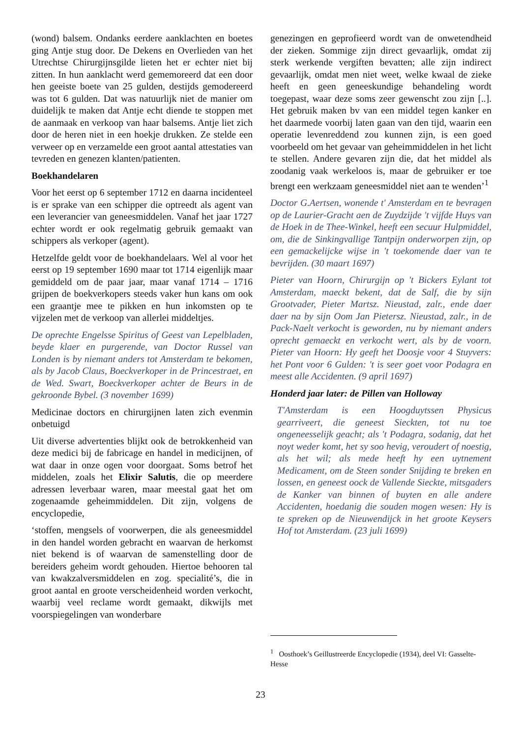(wond) balsem. Ondanks eerdere aanklachten en boetes ging Antje stug door. De Dekens en Overlieden van het Utrechtse Chirurgijnsgilde lieten het er echter niet bij zitten. In hun aanklacht werd gememoreerd dat een door hen geeiste boete van 25 gulden, destijds gemodereerd was tot 6 gulden. Dat was natuurlijk niet de manier om duidelijk te maken dat Antje echt diende te stoppen met de aanmaak en verkoop van haar balsems. Antje liet zich door de heren niet in een hoekje drukken. Ze stelde een verweer op en verzamelde een groot aantal attestaties van tevreden en genezen klanten/patienten.
Boekhandelaren
Voor het eerst op 6 september 1712 en daarna incidenteel is er sprake van een schipper die optreedt als agent van een leverancier van geneesmiddelen. Vanaf het jaar 1727 echter wordt er ook regelmatig gebruik gemaakt van schippers als verkoper (agent).
Hetzelfde geldt voor de boekhandelaars. Wel al voor het eerst op 19 september 1690 maar tot 1714 eigenlijk maar gemiddeld om de paar jaar, maar vanaf 1714 – 1716 grijpen de boekverkopers steeds vaker hun kans om ook een graantje mee te pikken en hun inkomsten op te vijzelen met de verkoop van allerlei middeltjes.
De oprechte Engelsse Spiritus of Geest van Lepelbladen, beyde klaer en purgerende, van Doctor Russel van Londen is by niemant anders tot Amsterdam te bekomen, als by Jacob Claus, Boeckverkoper in de Princestraet, en de Wed. Swart, Boeckverkoper achter de Beurs in de gekroonde Bybel. (3 november 1699)
Medicinae doctors en chirurgijnen laten zich evenmin onbetuigd
Uit diverse advertenties blijkt ook de betrokkenheid van deze medici bij de fabricage en handel in medicijnen, of wat daar in onze ogen voor doorgaat. Soms betrof het middelen, zoals het Elixir Salutis, die op meerdere adressen leverbaar waren, maar meestal gaat het om zogenaamde geheimmiddelen. Dit zijn, volgens de encyclopedie,
‘stoffen, mengsels of voorwerpen, die als geneesmiddel in den handel worden gebracht en waarvan de herkomst niet bekend is of waarvan de samenstelling door de bereiders geheim wordt gehouden. Hiertoe behooren tal van kwakzalversmiddelen en zog. specialité’s, die in groot aantal en groote verscheidenheid worden verkocht, waarbij veel reclame wordt gemaakt, dikwijls met voorspiegelingen van wonderbare
genezingen en geprofieerd wordt van de onwetendheid der zieken. Sommige zijn direct gevaarlijk, omdat zij sterk werkende vergiften bevatten; alle zijn indirect gevaarlijk, omdat men niet weet, welke kwaal de zieke heeft en geen geneeskundige behandeling wordt toegepast, waar deze soms zeer gewenscht zou zijn [..]. Het gebruik maken bv van een middel tegen kanker en het daarmede voorbij laten gaan van den tijd, waarin een operatie levenreddend zou kunnen zijn, is een goed voorbeeld om het gevaar van geheimmiddelen in het licht te stellen. Andere gevaren zijn die, dat het middel als zoodanig vaak werkeloos is, maar de gebruiker er toe brengt een werkzaam geneesmiddel niet aan te wenden’<sup>1</sup>
Doctor G.Aertsen, wonende t' Amsterdam en te bevragen op de Laurier-Gracht aen de Zuydzijde 't vijfde Huys van de Hoek in de Thee-Winkel, heeft een secuur Hulpmiddel, om, die de Sinkingvallige Tantpijn onderworpen zijn, op een gemackelijcke wijse in 't toekomende daer van te bevrijden. (30 maart 1697)
Pieter van Hoorn, Chirurgijn op 't Bickers Eylant tot Amsterdam, maeckt bekent, dat de Salf, die by sijn Grootvader, Pieter Martsz. Nieustad, zalr., ende daer daer na by sijn Oom Jan Pietersz. Nieustad, zalr., in de Pack-Naelt verkocht is geworden, nu by niemant anders oprecht gemaeckt en verkocht wert, als by de voorn. Pieter van Hoorn: Hy geeft het Doosje voor 4 Stuyvers: het Pont voor 6 Gulden: 't is seer goet voor Podagra en meest alle Accidenten. (9 april 1697)
Honderd jaar later: de Pillen van Holloway
T'Amsterdam is een Hoogduytssen Physicus gearriveert, die geneest Sieckten, tot nu toe ongeneesselijk geacht; als 't Podagra, sodanig, dat het noyt weder komt, het sy soo hevig, veroudert of noestig, als het wil; als mede heeft hy een uytnement Medicament, om de Steen sonder Snijding te breken en lossen, en geneest oock de Vallende Sieckte, mitsgaders de Kanker van binnen of buyten en alle andere Accidenten, hoedanig die souden mogen wesen: Hy is te spreken op de Nieuwendijck in het groote Keysers Hof tot Amsterdam. (23 juli 1699)
<sup>1</sup> Oosthoek’s Geillustreerde Encyclopedie (1934), deel VI: Gasselte-Hesse
23